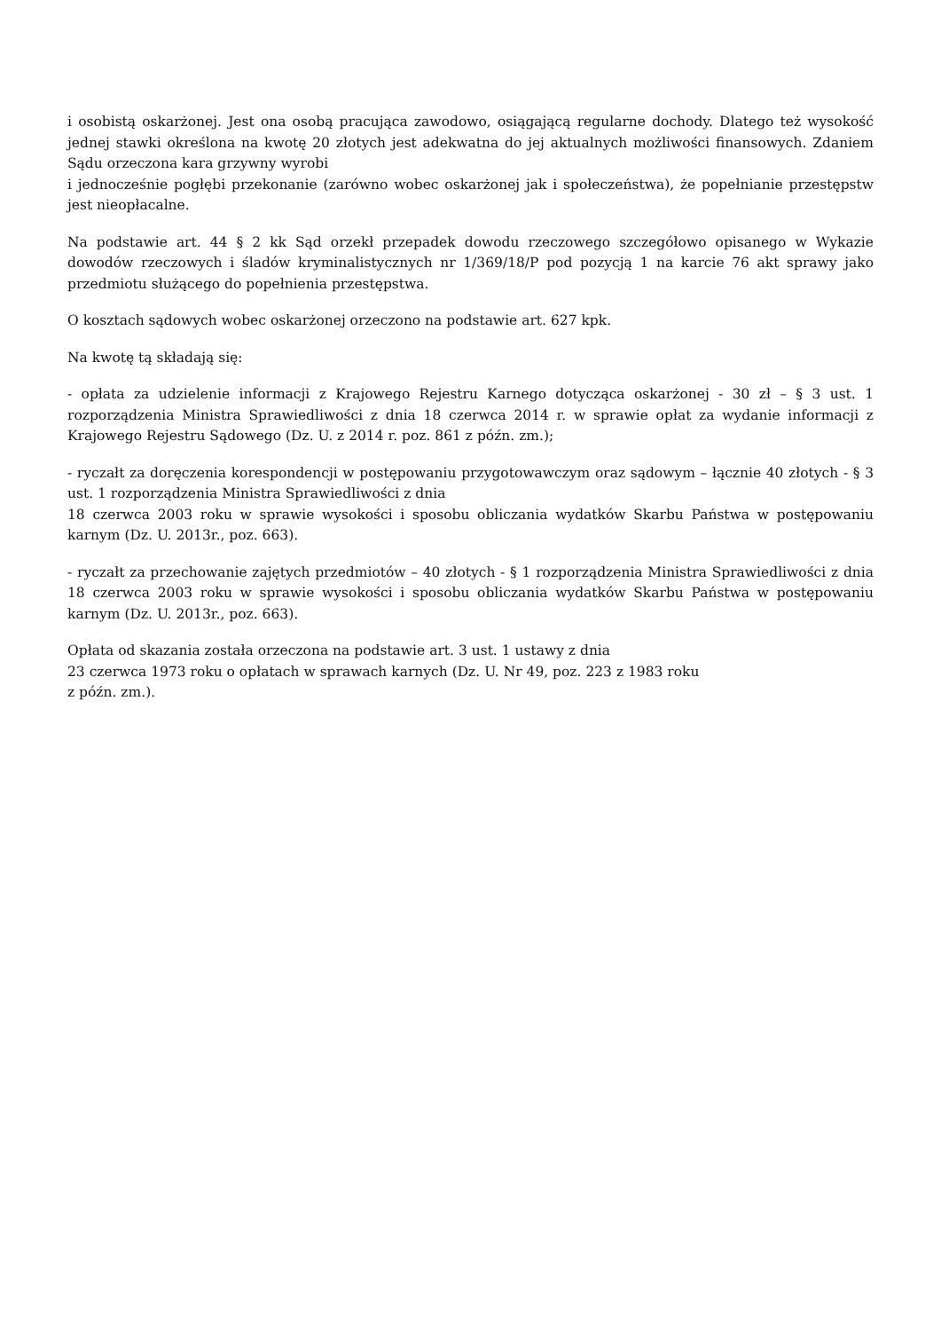i osobistą oskarżonej. Jest ona osobą pracująca zawodowo, osiągającą regularne dochody. Dlatego też wysokość jednej stawki określona na kwotę 20 złotych jest adekwatna do jej aktualnych możliwości finansowych. Zdaniem Sądu orzeczona kara grzywny wyrobi
i jednocześnie pogłębi przekonanie (zarówno wobec oskarżonej jak i społeczeństwa), że popełnianie przestępstw jest nieopłacalne.
Na podstawie art. 44 § 2 kk Sąd orzekł przepadek dowodu rzeczowego szczegółowo opisanego w Wykazie dowodów rzeczowych i śladów kryminalistycznych nr 1/369/18/P pod pozycją 1 na karcie 76 akt sprawy jako przedmiotu służącego do popełnienia przestępstwa.
O kosztach sądowych wobec oskarżonej orzeczono na podstawie art. 627 kpk.
Na kwotę tą składają się:
- opłata za udzielenie informacji z Krajowego Rejestru Karnego dotycząca oskarżonej - 30 zł – § 3 ust. 1 rozporządzenia Ministra Sprawiedliwości z dnia 18 czerwca 2014 r. w sprawie opłat za wydanie informacji z Krajowego Rejestru Sądowego (Dz. U. z 2014 r. poz. 861 z późn. zm.);
- ryczałt za doręczenia korespondencji w postępowaniu przygotowawczym oraz sądowym – łącznie 40 złotych - § 3 ust. 1 rozporządzenia Ministra Sprawiedliwości z dnia
18 czerwca 2003 roku w sprawie wysokości i sposobu obliczania wydatków Skarbu Państwa w postępowaniu karnym (Dz. U. 2013r., poz. 663).
- ryczałt za przechowanie zajętych przedmiotów – 40 złotych - § 1 rozporządzenia Ministra Sprawiedliwości z dnia 18 czerwca 2003 roku w sprawie wysokości i sposobu obliczania wydatków Skarbu Państwa w postępowaniu karnym (Dz. U. 2013r., poz. 663).
Opłata od skazania została orzeczona na podstawie art. 3 ust. 1 ustawy z dnia
23 czerwca 1973 roku o opłatach w sprawach karnych (Dz. U. Nr 49, poz. 223 z 1983 roku
z późn. zm.).